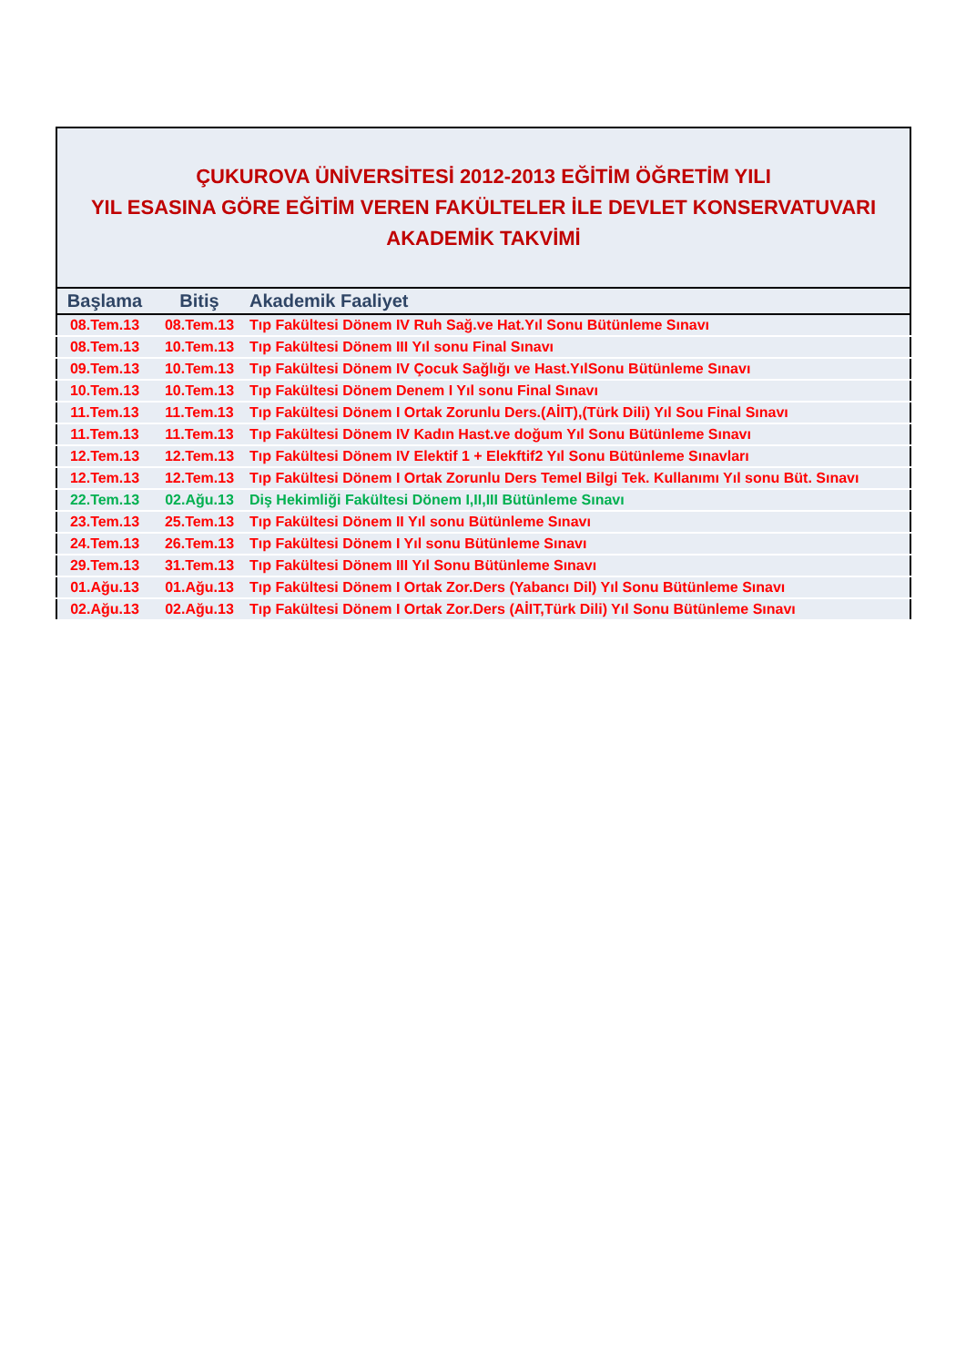| ÇUKUROVA ÜNİVERSİTESİ 2012-2013 EĞİTİM ÖĞRETİM YILI YIL ESASINA GÖRE EĞİTİM VEREN FAKÜLTELER İLE DEVLET KONSERVATUVARI AKADEMİK TAKVİMİ | | |
| Başlama | Bitiş | Akademik Faaliyet |
| 08.Tem.13 | 08.Tem.13 | Tıp Fakültesi Dönem IV Ruh Sağ.ve Hat.Yıl Sonu Bütünleme Sınavı |
| 08.Tem.13 | 10.Tem.13 | Tıp Fakültesi Dönem III Yıl sonu Final Sınavı |
| 09.Tem.13 | 10.Tem.13 | Tıp Fakültesi Dönem IV Çocuk Sağlığı ve Hast.YılSonu Bütünleme Sınavı |
| 10.Tem.13 | 10.Tem.13 | Tıp Fakültesi Dönem Denem I Yıl sonu Final Sınavı |
| 11.Tem.13 | 11.Tem.13 | Tıp Fakültesi Dönem I Ortak Zorunlu Ders.(AİIT),(Türk Dili) Yıl Sou Final Sınavı |
| 11.Tem.13 | 11.Tem.13 | Tıp Fakültesi Dönem IV Kadın Hast.ve doğum Yıl Sonu Bütünleme Sınavı |
| 12.Tem.13 | 12.Tem.13 | Tıp Fakültesi Dönem IV Elektif 1 + Elekftif2 Yıl Sonu Bütünleme Sınavları |
| 12.Tem.13 | 12.Tem.13 | Tıp Fakültesi Dönem I Ortak Zorunlu Ders Temel Bilgi Tek. Kullanımı Yıl sonu Büt. Sınavı |
| 22.Tem.13 | 02.Ağu.13 | Diş Hekimliği Fakültesi Dönem I,II,III Bütünleme Sınavı |
| 23.Tem.13 | 25.Tem.13 | Tıp Fakültesi Dönem II Yıl sonu Bütünleme Sınavı |
| 24.Tem.13 | 26.Tem.13 | Tıp Fakültesi Dönem I Yıl sonu Bütünleme Sınavı |
| 29.Tem.13 | 31.Tem.13 | Tıp Fakültesi Dönem III Yıl Sonu Bütünleme Sınavı |
| 01.Ağu.13 | 01.Ağu.13 | Tıp Fakültesi Dönem I Ortak Zor.Ders (Yabancı Dil) Yıl Sonu Bütünleme Sınavı |
| 02.Ağu.13 | 02.Ağu.13 | Tıp Fakültesi Dönem I Ortak Zor.Ders (AİIT,Türk Dili) Yıl Sonu Bütünleme Sınavı |